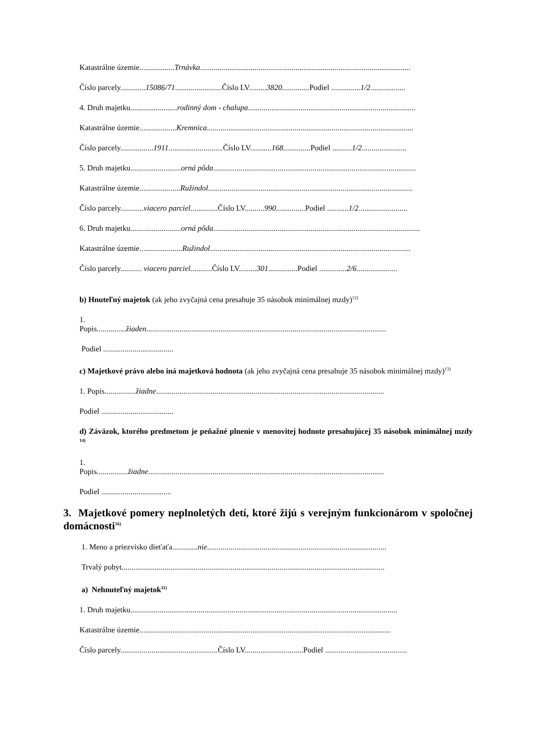Katastrálne územie..................Trnávka............................................................................................................
Číslo parcely.............15086/71........................Číslo LV.........3820..............Podiel ...............1/2..................
4. Druh majetku........................rodinný dom - chalupa......................................................................................
Katastrálne územie...................Kremnica..........................................................................................................
Číslo parcely.................1911............................Číslo LV...........168..............Podiel ..........1/2.......................
5. Druh majetku..........................orná pôda........................................................................................................
Katastrálne územie.....................Ružindol.........................................................................................................
Číslo parcely............viacero parciel..............Číslo LV..........990...............Podiel ...........1/2.........................
6. Druh majetku..........................orná pôda..........................................................................................................
Katastrálne územie......................Ružindol.......................................................................................................
Číslo parcely........... viacero parciel...........Číslo LV.........301...............Podiel ..............2/6.....................
b) Hnuteľný majetok (ak jeho zvyčajná cena presahuje 35 násobok minimálnej mzdy)<sup>12)</sup>
1.
Popis...............žiaden...........................................................................................................................
Podiel ....................................
c) Majetkové právo alebo iná majetková hodnota (ak jeho zvyčajná cena presahuje 35 násobok minimálnej mzdy)<sup>13)</sup>
1. Popis................žiadne.....................................................................................................................
Podiel .....................................
d) Záväzok, ktorého predmetom je peňažné plnenie v menovitej hodnote presahujúcej 35 násobok minimálnej mzdy <sup>14)</sup>
1.
Popis................žiadne.........................................................................................................................
Podiel ....................................
3. Majetkové pomery neplnoletých detí, ktoré žijú s verejným funkcionárom v spoločnej domácnosti<sup>16)</sup>
1. Meno a priezvisko dieťaťa.............nie............................................................................................
Trvalý pobyt.......................................................................................................................................
a) Nehnuteľný majetok<sup>11)</sup>
1. Druh majetku.........................................................................................................................................
Katastrálne územie.................................................................................................................................
Číslo parcely..................................................Číslo LV..............................Podiel ..........................................